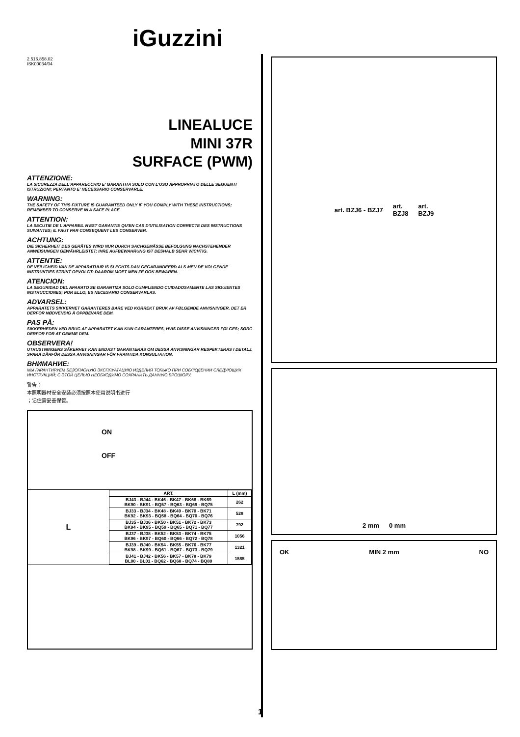iGuzzini
2.516.858.02
ISK00034/04
LINEALUCE
MINI 37R
SURFACE (PWM)
ATTENZIONE:
LA SICUREZZA DELL'APPARECCHIO E' GARANTITA SOLO CON L'USO APPROPRIATO DELLE SEGUENTI ISTRUZIONI; PERTANTO E' NECESSARIO CONSERVARLE.
WARNING:
THE SAFETY OF THIS FIXTURE IS GUARANTEED ONLY IF YOU COMPLY WITH THESE INSTRUCTIONS; REMEMBER TO CONSERVE IN A SAFE PLACE.
ATTENTION:
LA SECUTIE DE L'APPAREIL N'EST GARANTIE QU'EN CAS D'UTILISATION CORRECTE DES INSTRUCTIONS SUIVANTES; IL FAUT PAR CONSEQUENT LES CONSERVER.
ACHTUNG:
DIE SICHERHEIT DES GERÄTES WIRD NUR DURCH SACHGEMÄSSE BEFOLGUNG NACHSTEHENDER ANWEISUNGEN GEWÄHRLEISTET; IHRE AUFBEWAHRUNG IST DESHALB SEHR WICHTIG.
ATTENTIE:
DE VEILIGHEID VAN DE APPARATUUR IS SLECHTS DAN GEGARANDEERD ALS MEN DE VOLGENDE INSTRUKTIES STRIKT OPVOLGT: DAAROM MOET MEN ZE OOK BEWAREN.
ATENCION:
LA SEGURIDAD DEL APARATO SE GARANTIZA SOLO CUMPLIENDO CUIDADOSAMENTE LAS SIGUIENTES INSTRUCCIONES; POR ELLO, ES NECESARIO CONSERVARLAS.
ADVARSEL:
APPARATETS SIKKERHET GARANTERES BARE VED KORREKT BRUK AV FØLGENDE ANVISNINGER. DET ER DERFOR NØDVENDIG Å OPPBEVARE DEM.
PAS PÅ:
SIKKERHEDEN VED BRUG AF APPARATET KAN KUN GARANTERES, HVIS DISSE ANVISNINGER FØLGES; SØRG DERFOR FOR AT GEMME DEM.
OBSERVERA!
UTRUSTNINGENS SÄKERHET KAN ENDAST GARANTERAS OM DESSA ANVISNINGAR RESPEKTERAS I DETALJ. SPARA DÄRFÖR DESSA ANVISNINGAR FÖR FRAMTIDA KONSULTATION.
ВНИМАНИЕ:
МЫ ГАРАНТИРУЕМ БЕЗОПАСНУЮ ЭКСПЛУАТАЦИЮ ИЗДЕЛИЯ ТОЛЬКО ПРИ СОБЛЮДЕНИИ СЛЕДУЮЩИХ ИНСТРУКЦИЙ; С ЭТОЙ ЦЕЛЬЮ НЕОБХОДИМО СОХРАНИТЬ ДАННУЮ БРОШЮРУ.
警告：
本照明器材安全安装必须按照本使用说明书进行
；记住需妥善保管。
ON
OFF
L
| ART. | L (mm) |
| --- | --- |
| BJ43 - BJ44 - BK46 - BK47 - BK68 - BK69 BK90 - BK91 - BQ57 - BQ63 - BQ69 - BQ75 | 262 |
| BJ33 - BJ34 - BK48 - BK49 - BK70 - BK71 BK92 - BK93 - BQ58 - BQ64 - BQ70 - BQ76 | 528 |
| BJ35 - BJ36 - BK50 - BK51 - BK72 - BK73 BK94 - BK95 - BQ59 - BQ65 - BQ71 - BQ77 | 792 |
| BJ37 - BJ38 - BK52 - BK53 - BK74 - BK75 BK96 - BK97 - BQ60 - BQ66 - BQ72 - BQ78 | 1056 |
| BJ39 - BJ40 - BK54 - BK55 - BK76 - BK77 BK98 - BK99 - BQ61 - BQ67 - BQ73 - BQ79 | 1321 |
| BJ41 - BJ42 - BK56 - BK57 - BK78 - BK79 BL00 - BL01 - BQ62 - BQ68 - BQ74 - BQ80 | 1585 |
art. BZJ6 - BZJ7 art.
BZJ8 art.
BZJ9
2 mm 0 mm
OK MIN 2 mm NO
1